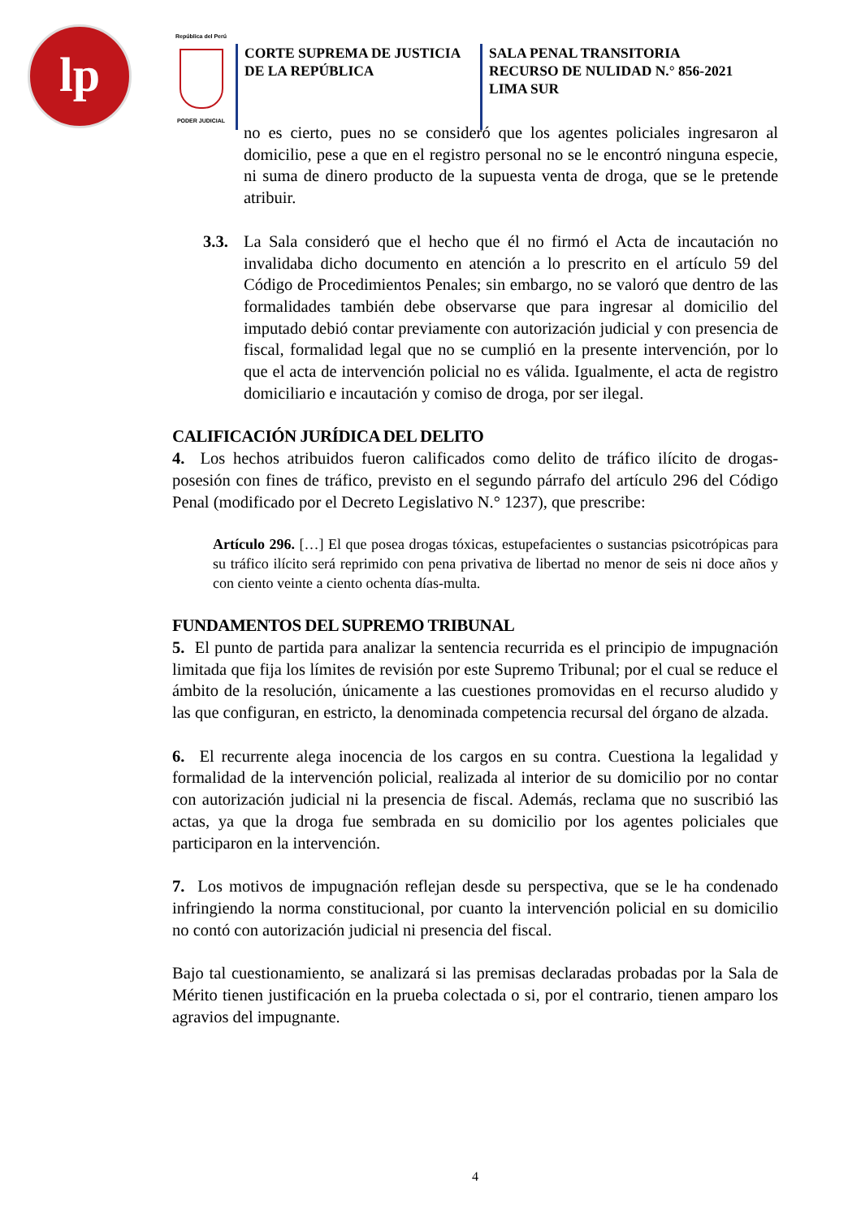lp
República del Perú
PODER JUDICIAL
CORTE SUPREMA DE JUSTICIA
DE LA REPÚBLICA
SALA PENAL TRANSITORIA
RECURSO DE NULIDAD N.° 856-2021
LIMA SUR
no es cierto, pues no se consideró que los agentes policiales ingresaron al domicilio, pese a que en el registro personal no se le encontró ninguna especie, ni suma de dinero producto de la supuesta venta de droga, que se le pretende atribuir.
3.3. La Sala consideró que el hecho que él no firmó el Acta de incautación no invalidaba dicho documento en atención a lo prescrito en el artículo 59 del Código de Procedimientos Penales; sin embargo, no se valoró que dentro de las formalidades también debe observarse que para ingresar al domicilio del imputado debió contar previamente con autorización judicial y con presencia de fiscal, formalidad legal que no se cumplió en la presente intervención, por lo que el acta de intervención policial no es válida. Igualmente, el acta de registro domiciliario e incautación y comiso de droga, por ser ilegal.
CALIFICACIÓN JURÍDICA DEL DELITO
4. Los hechos atribuidos fueron calificados como delito de tráfico ilícito de drogas-posesión con fines de tráfico, previsto en el segundo párrafo del artículo 296 del Código Penal (modificado por el Decreto Legislativo N.° 1237), que prescribe:
Artículo 296. […] El que posea drogas tóxicas, estupefacientes o sustancias psicotrópicas para su tráfico ilícito será reprimido con pena privativa de libertad no menor de seis ni doce años y con ciento veinte a ciento ochenta días-multa.
FUNDAMENTOS DEL SUPREMO TRIBUNAL
5. El punto de partida para analizar la sentencia recurrida es el principio de impugnación limitada que fija los límites de revisión por este Supremo Tribunal; por el cual se reduce el ámbito de la resolución, únicamente a las cuestiones promovidas en el recurso aludido y las que configuran, en estricto, la denominada competencia recursal del órgano de alzada.
6. El recurrente alega inocencia de los cargos en su contra. Cuestiona la legalidad y formalidad de la intervención policial, realizada al interior de su domicilio por no contar con autorización judicial ni la presencia de fiscal. Además, reclama que no suscribió las actas, ya que la droga fue sembrada en su domicilio por los agentes policiales que participaron en la intervención.
7. Los motivos de impugnación reflejan desde su perspectiva, que se le ha condenado infringiendo la norma constitucional, por cuanto la intervención policial en su domicilio no contó con autorización judicial ni presencia del fiscal.
Bajo tal cuestionamiento, se analizará si las premisas declaradas probadas por la Sala de Mérito tienen justificación en la prueba colectada o si, por el contrario, tienen amparo los agravios del impugnante.
4